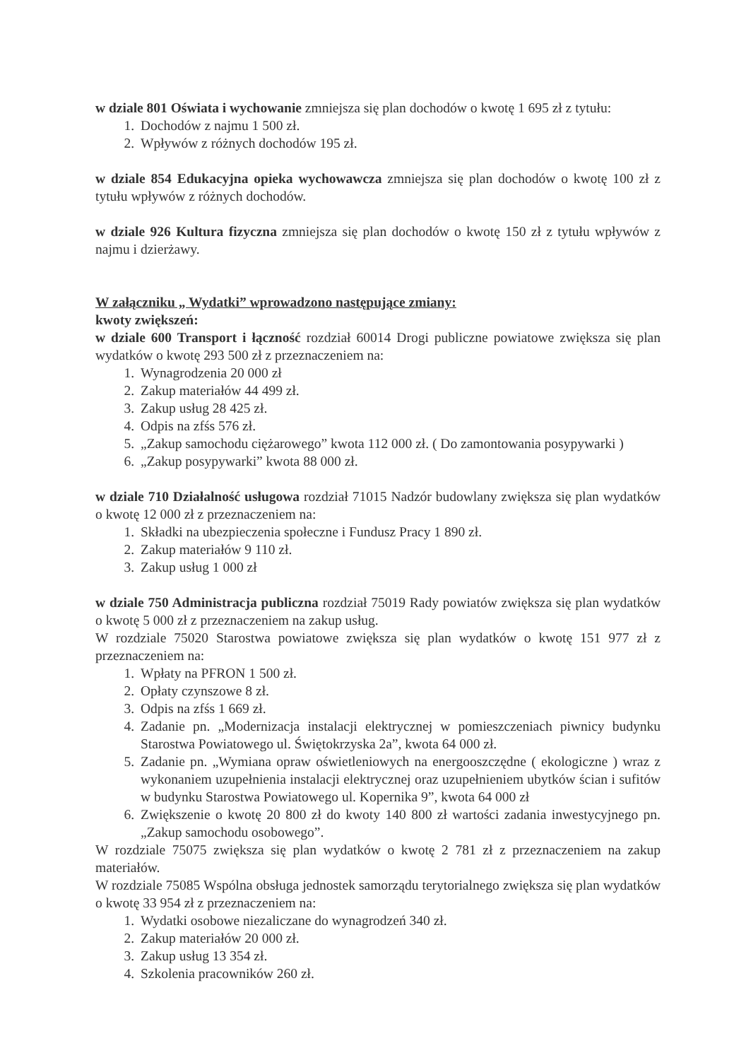w dziale 801 Oświata i wychowanie zmniejsza się plan dochodów o kwotę 1 695 zł z tytułu:
1. Dochodów z najmu 1 500 zł.
2. Wpływów z różnych dochodów 195 zł.
w dziale 854 Edukacyjna opieka wychowawcza zmniejsza się plan dochodów o kwotę 100 zł z tytułu wpływów z różnych dochodów.
w dziale 926 Kultura fizyczna zmniejsza się plan dochodów o kwotę 150 zł z tytułu wpływów z najmu i dzierżawy.
W załączniku „ Wydatki” wprowadzono następujące zmiany:
kwoty zwiększeń:
w dziale 600 Transport i łączność rozdział 60014 Drogi publiczne powiatowe zwiększa się plan wydatków o kwotę 293 500 zł z przeznaczeniem na:
1. Wynagrodzenia 20 000 zł
2. Zakup materiałów 44 499 zł.
3. Zakup usług 28 425 zł.
4. Odpis na zfśs 576 zł.
5. „Zakup samochodu ciężarowego” kwota 112 000 zł. ( Do zamontowania posypywarki )
6. „Zakup posypywarki” kwota 88 000 zł.
w dziale 710 Działalność usługowa rozdział 71015 Nadzór budowlany zwiększa się plan wydatków o kwotę 12 000 zł z przeznaczeniem na:
1. Składki na ubezpieczenia społeczne i Fundusz Pracy 1 890 zł.
2. Zakup materiałów 9 110 zł.
3. Zakup usług 1 000 zł
w dziale 750 Administracja publiczna rozdział 75019 Rady powiatów zwiększa się plan wydatków o kwotę 5 000 zł z przeznaczeniem na zakup usług.
W rozdziale 75020 Starostwa powiatowe zwiększa się plan wydatków o kwotę 151 977 zł z przeznaczeniem na:
1. Wpłaty na PFRON 1 500 zł.
2. Opłaty czynszowe 8 zł.
3. Odpis na zfśs 1 669 zł.
4. Zadanie pn. „Modernizacja instalacji elektrycznej w pomieszczeniach piwnicy budynku Starostwa Powiatowego ul. Świętokrzyska 2a”, kwota 64 000 zł.
5. Zadanie pn. „Wymiana opraw oświetleniowych na energooszczędne ( ekologiczne ) wraz z wykonaniem uzupełnienia instalacji elektrycznej oraz uzupełnieniem ubytków ścian i sufitów w budynku Starostwa Powiatowego ul. Kopernika 9”, kwota 64 000 zł
6. Zwiększenie o kwotę 20 800 zł do kwoty 140 800 zł wartości zadania inwestycyjnego pn. „Zakup samochodu osobowego”.
W rozdziale 75075 zwiększa się plan wydatków o kwotę 2 781 zł z przeznaczeniem na zakup materiałów.
W rozdziale 75085 Wspólna obsługa jednostek samorządu terytorialnego zwiększa się plan wydatków o kwotę 33 954 zł z przeznaczeniem na:
1. Wydatki osobowe niezaliczane do wynagrodzeń 340 zł.
2. Zakup materiałów 20 000 zł.
3. Zakup usług 13 354 zł.
4. Szkolenia pracowników 260 zł.